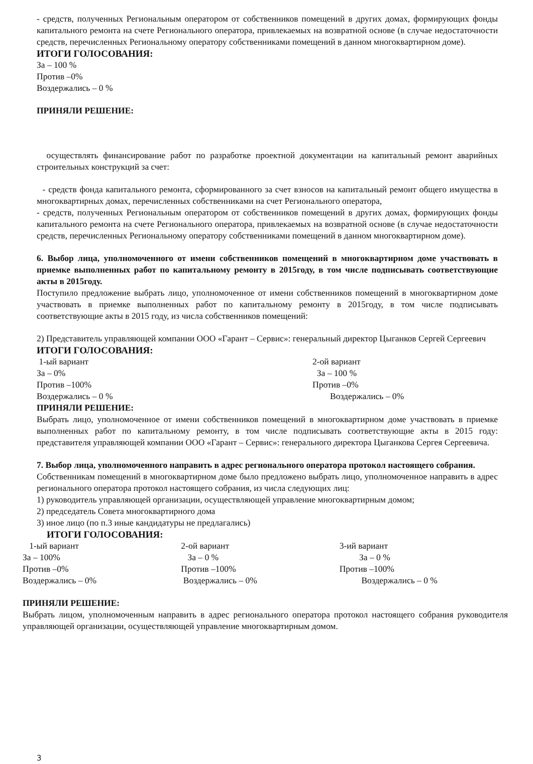- средств, полученных Региональным оператором от собственников помещений в других домах, формирующих фонды капитального ремонта на счете Регионального оператора, привлекаемых на возвратной основе (в случае недостаточности средств, перечисленных Региональному оператору собственниками помещений в данном многоквартирном доме).
ИТОГИ ГОЛОСОВАНИЯ:
За – 100 %
Против –0%
Воздержались – 0 %
ПРИНЯЛИ РЕШЕНИЕ:
осуществлять финансирование работ по разработке проектной документации на капитальный ремонт аварийных строительных конструкций за счет:
- средств фонда капитального ремонта, сформированного за счет взносов на капитальный ремонт общего имущества в многоквартирных домах, перечисленных собственниками на счет Регионального оператора,
- средств, полученных Региональным оператором от собственников помещений в других домах, формирующих фонды капитального ремонта на счете Регионального оператора, привлекаемых на возвратной основе (в случае недостаточности средств, перечисленных Региональному оператору собственниками помещений в данном многоквартирном доме).
6. Выбор лица, уполномоченного от имени собственников помещений в многоквартирном доме участвовать в приемке выполненных работ по капитальному ремонту в 2015году, в том числе подписывать соответствующие акты в 2015году.
Поступило предложение выбрать лицо, уполномоченное от имени собственников помещений в многоквартирном доме участвовать в приемке выполненных работ по капитальному ремонту в 2015году, в том числе подписывать соответствующие акты в 2015 году, из числа собственников помещений:
2) Представитель управляющей компании ООО «Гарант – Сервис»: генеральный директор Цыганков Сергей Сергеевич
ИТОГИ ГОЛОСОВАНИЯ:
1-ый вариант
За – 0%
Против –100%
Воздержались – 0 %
2-ой вариант
За – 100 %
Против –0%
Воздержались – 0%
ПРИНЯЛИ РЕШЕНИЕ:
Выбрать лицо, уполномоченное от имени собственников помещений в многоквартирном доме участвовать в приемке выполненных работ по капитальному ремонту, в том числе подписывать соответствующие акты в 2015 году: представителя управляющей компании ООО «Гарант – Сервис»: генерального директора Цыганкова Сергея Сергеевича.
7. Выбор лица, уполномоченного направить в адрес регионального оператора протокол настоящего собрания.
Собственникам помещений в многоквартирном доме было предложено выбрать лицо, уполномоченное направить в адрес регионального оператора протокол настоящего собрания, из числа следующих лиц:
1) руководитель управляющей организации, осуществляющей управление многоквартирным домом;
2) председатель Совета многоквартирного дома
3) иное лицо (по п.3 иные кандидатуры не предлагались)
ИТОГИ ГОЛОСОВАНИЯ:
1-ый вариант
За – 100%
Против –0%
Воздержались – 0%
2-ой вариант
За – 0 %
Против –100%
Воздержались – 0%
3-ий вариант
За – 0 %
Против –100%
Воздержались – 0 %
ПРИНЯЛИ РЕШЕНИЕ:
Выбрать лицом, уполномоченным направить в адрес регионального оператора протокол настоящего собрания руководителя управляющей организации, осуществляющей управление многоквартирным домом.
3